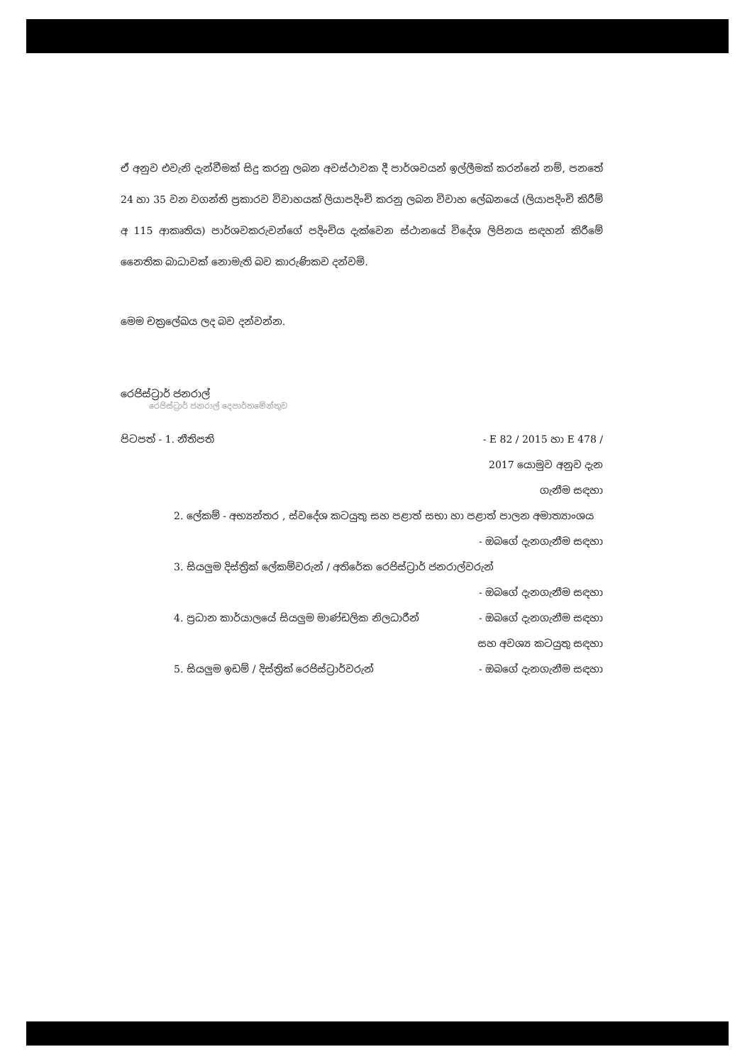ඒ අනුව එවැනි දැන්වීමක් සිදු කරනු ලබන අවස්ථාවක දී පාර්ශවයන් ඉල්ලීමක් කරන්නේ නම්, පනතේ 24 හා 35 වන වගන්ති ප්‍රකාරව විවාහයක් ලියාපදිංචි කරනු ලබන විවාහ ලේඛනයේ (ලියාපදිංචි කිරීම් අ 115 ආකෘතිය) පාර්ශවකරුවන්ගේ පදිංචිය දැක්වෙන ස්ථානයේ විදේශ ලිපිනය සඳහන් කිරීමේ නෛතික බාධාවක් නොමැති බව කාරුණිකව දන්වමි.
මෙම චක්‍රලේඛය ලද බව දන්වන්න.
රෙජිස්ට්‍රාර් ජනරාල්
රෙජිස්ට්‍රාර් ජනරාල් දෙපාර්තමේන්තුව
පිටපත් - 1. නීතිපති - E 82 / 2015 හා E 478 /
2017 යොමුව අනුව දැන
ගැනීම සඳහා
2. ලේකම් - අභ්‍යන්තර , ස්වදේශ කටයුතු සහ පළාත් සභා හා පළාත් පාලන අමාත්‍යාංශය
- ඔබගේ දැනගැනීම සඳහා
3. සියලුම දිස්ත්‍රික් ලේකම්වරුන් / අතිරේක රෙජිස්ට්‍රාර් ජනරාල්වරුන්
- ඔබගේ දැනගැනීම සඳහා
4. ප්‍රධාන කාර්යාලයේ සියලුම මාණ්ඩලික නිලධාරීන් - ඔබගේ දැනගැනීම සඳහා
සහ අවශ්‍ය කටයුතු සඳහා
5. සියලුම ඉඩම් / දිස්ත්‍රික් රෙජිස්ට්‍රාර්වරුන් - ඔබගේ දැනගැනීම සඳහා